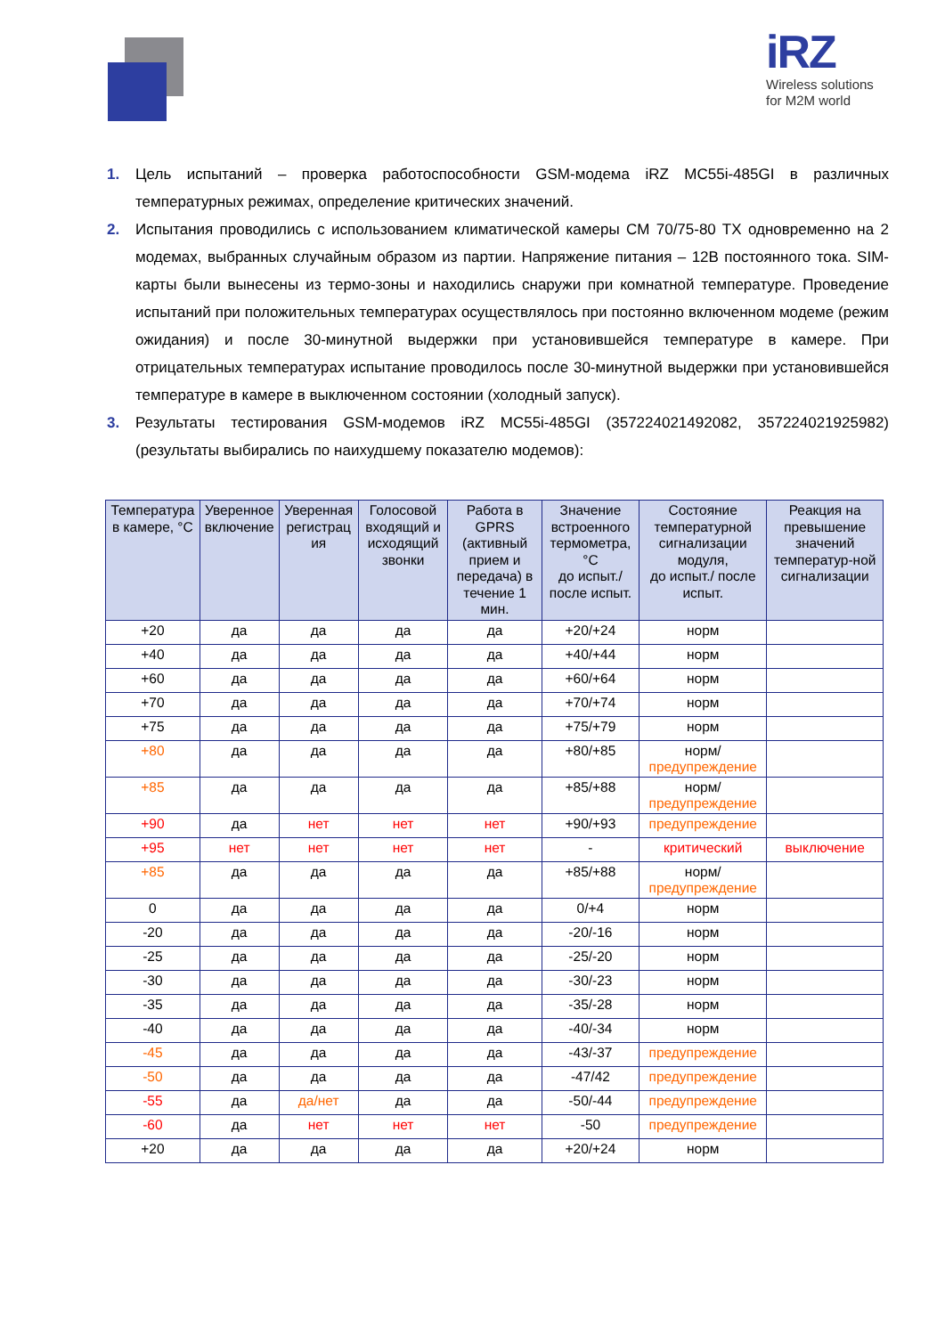iRZ
Wireless solutions
for M2M world
1. Цель испытаний – проверка работоспособности GSM-модема iRZ MC55i-485GI в различных температурных режимах, определение критических значений.
2. Испытания проводились с использованием климатической камеры CM 70/75-80 TX одновременно на 2 модемах, выбранных случайным образом из партии. Напряжение питания – 12В постоянного тока. SIM-карты были вынесены из термо-зоны и находились снаружи при комнатной температуре. Проведение испытаний при положительных температурах осуществлялось при постоянно включенном модеме (режим ожидания) и после 30-минутной выдержки при установившейся температуре в камере. При отрицательных температурах испытание проводилось после 30-минутной выдержки при установившейся температуре в камере в выключенном состоянии (холодный запуск).
3. Результаты тестирования GSM-модемов iRZ MC55i-485GI (357224021492082, 357224021925982) (результаты выбирались по наихудшему показателю модемов):
| Температура в камере, °С | Уверенное включение | Уверенная регистрац ия | Голосовой входящий и исходящий звонки | Работа в GPRS (активный прием и передача) в течение 1 мин. | Значение встроенного термометра, °С до испыт./ после испыт. | Состояние температурной сигнализации модуля, до испыт./ после испыт. | Реакция на превышение значений температур-ной сигнализации |
| --- | --- | --- | --- | --- | --- | --- | --- |
| +20 | да | да | да | да | +20/+24 | норм | |
| +40 | да | да | да | да | +40/+44 | норм | |
| +60 | да | да | да | да | +60/+64 | норм | |
| +70 | да | да | да | да | +70/+74 | норм | |
| +75 | да | да | да | да | +75/+79 | норм | |
| +80 | да | да | да | да | +80/+85 | норм/ предупреждение | |
| +85 | да | да | да | да | +85/+88 | норм/ предупреждение | |
| +90 | да | нет | нет | нет | +90/+93 | предупреждение | |
| +95 | нет | нет | нет | нет | - | критический | выключение |
| +85 | да | да | да | да | +85/+88 | норм/ предупреждение | |
| 0 | да | да | да | да | 0/+4 | норм | |
| -20 | да | да | да | да | -20/-16 | норм | |
| -25 | да | да | да | да | -25/-20 | норм | |
| -30 | да | да | да | да | -30/-23 | норм | |
| -35 | да | да | да | да | -35/-28 | норм | |
| -40 | да | да | да | да | -40/-34 | норм | |
| -45 | да | да | да | да | -43/-37 | предупреждение | |
| -50 | да | да | да | да | -47/42 | предупреждение | |
| -55 | да | да/нет | да | да | -50/-44 | предупреждение | |
| -60 | да | нет | нет | нет | -50 | предупреждение | |
| +20 | да | да | да | да | +20/+24 | норм | |